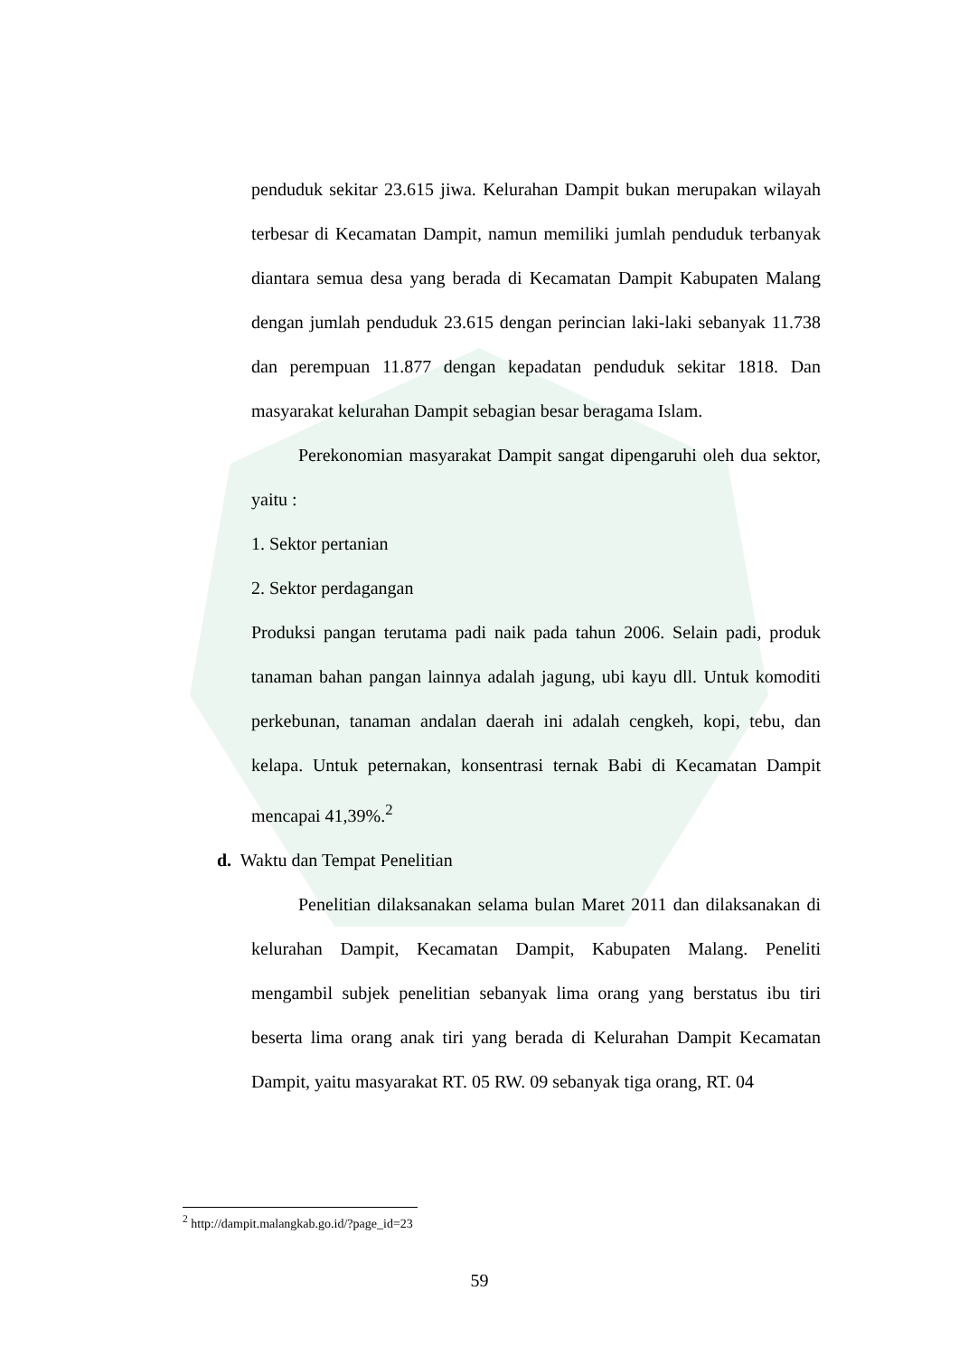penduduk sekitar 23.615 jiwa. Kelurahan Dampit bukan merupakan wilayah terbesar di Kecamatan Dampit, namun memiliki jumlah penduduk terbanyak diantara semua desa yang berada di Kecamatan Dampit Kabupaten Malang dengan jumlah penduduk 23.615 dengan perincian laki-laki sebanyak 11.738 dan perempuan 11.877 dengan kepadatan penduduk sekitar 1818. Dan masyarakat kelurahan Dampit sebagian besar beragama Islam.
Perekonomian masyarakat Dampit sangat dipengaruhi oleh dua sektor, yaitu :
1. Sektor pertanian
2. Sektor perdagangan
Produksi pangan terutama padi naik pada tahun 2006. Selain padi, produk tanaman bahan pangan lainnya adalah jagung, ubi kayu dll. Untuk komoditi perkebunan, tanaman andalan daerah ini adalah cengkeh, kopi, tebu, dan kelapa. Untuk peternakan, konsentrasi ternak Babi di Kecamatan Dampit mencapai 41,39%.<sup>2</sup>
d. Waktu dan Tempat Penelitian
Penelitian dilaksanakan selama bulan Maret 2011 dan dilaksanakan di kelurahan Dampit, Kecamatan Dampit, Kabupaten Malang. Peneliti mengambil subjek penelitian sebanyak lima orang yang berstatus ibu tiri beserta lima orang anak tiri yang berada di Kelurahan Dampit Kecamatan Dampit, yaitu masyarakat RT. 05 RW. 09 sebanyak tiga orang, RT. 04
<sup>2</sup> http://dampit.malangkab.go.id/?page_id=23
59